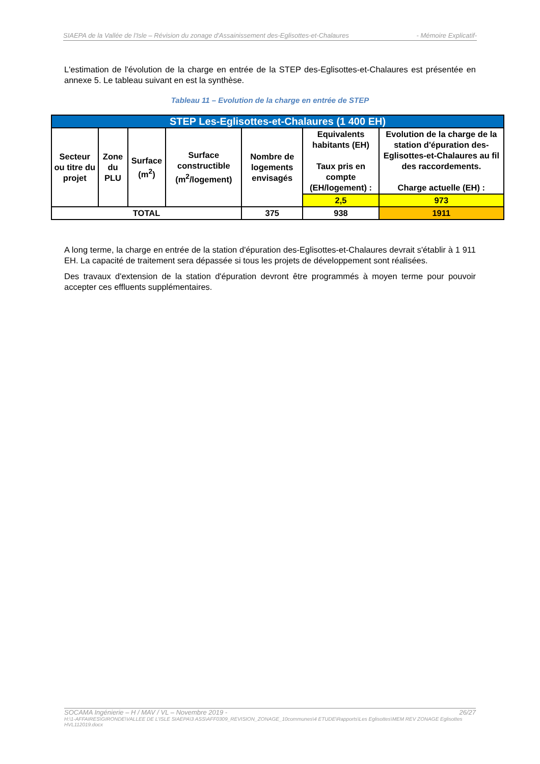SIAEPA de la Vallée de l'Isle – Révision du zonage d'Assainissement des-Eglisottes-et-Chalaures - Mémoire Explicatif-
L'estimation de l'évolution de la charge en entrée de la STEP des-Eglisottes-et-Chalaures est présentée en annexe 5. Le tableau suivant en est la synthèse.
Tableau 11 – Evolution de la charge en entrée de STEP
| STEP Les-Eglisottes-et-Chalaures (1 400 EH) | | | | | | |
| --- | --- | --- | --- | --- | --- | --- |
| Secteur ou titre du projet | Zone du PLU | Surface (m<sup>2</sup>) | Surface constructible (m<sup>2</sup>/logement) | Nombre de logements envisagés | Equivalents habitants (EH) Taux pris en compte (EH/logement) : | Evolution de la charge de la station d'épuration des-Eglisottes-et-Chalaures au fil des raccordements. Charge actuelle (EH) : |
| | | | | | 2,5 | 973 |
| TOTAL | | | | 375 | 938 | 1911 |
A long terme, la charge en entrée de la station d'épuration des-Eglisottes-et-Chalaures devrait s'établir à 1 911 EH. La capacité de traitement sera dépassée si tous les projets de développement sont réalisées.
Des travaux d'extension de la station d'épuration devront être programmés à moyen terme pour pouvoir accepter ces effluents supplémentaires.
SOCAMA Ingénierie – H / MAV / VL – Novembre 2019 - 26/27
H:\1-AFFAIRES\GIRONDE\VALLEE DE L'ISLE SIAEPA\3 ASS\AFF0309_REVISION_ZONAGE_10communes\4 ETUDE\Rapports\Les Eglisottes\MEM REV ZONAGE Eglisottes HVL112019.docx